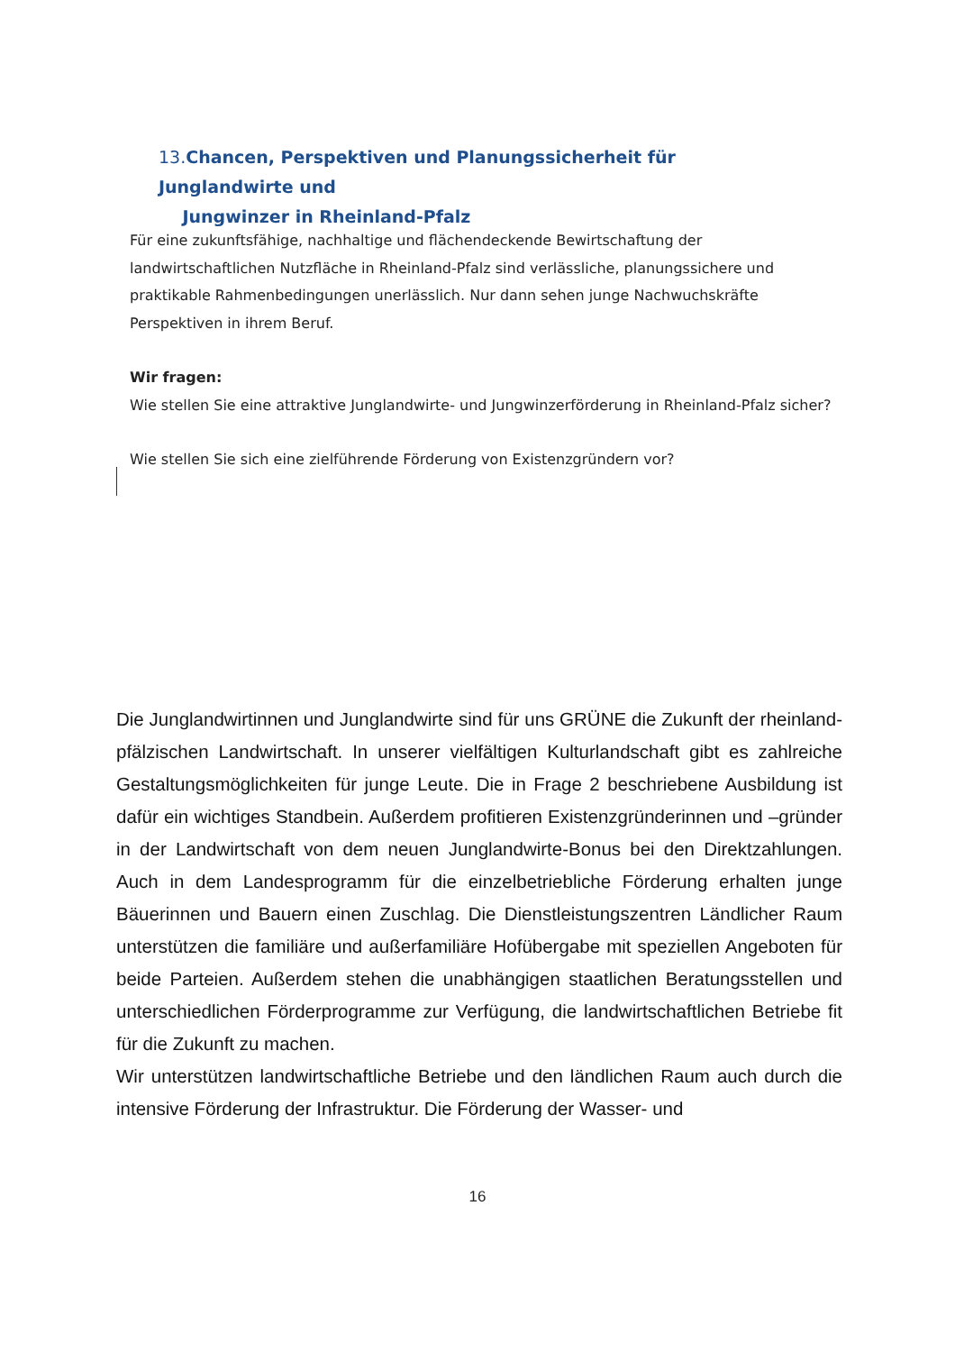13. Chancen, Perspektiven und Planungssicherheit für Junglandwirte und
Jungwinzer in Rheinland-Pfalz
Für eine zukunftsfähige, nachhaltige und flächendeckende Bewirtschaftung der landwirtschaftlichen Nutzfläche in Rheinland-Pfalz sind verlässliche, planungssichere und praktikable Rahmenbedingungen unerlässlich. Nur dann sehen junge Nachwuchskräfte Perspektiven in ihrem Beruf.
Wir fragen:
Wie stellen Sie eine attraktive Junglandwirte- und Jungwinzerförderung in Rheinland-Pfalz sicher?
Wie stellen Sie sich eine zielführende Förderung von Existenzgründern vor?
Die Junglandwirtinnen und Junglandwirte sind für uns GRÜNE die Zukunft der rheinland-pfälzischen Landwirtschaft. In unserer vielfältigen Kulturlandschaft gibt es zahlreiche Gestaltungsmöglichkeiten für junge Leute. Die in Frage 2 beschriebene Ausbildung ist dafür ein wichtiges Standbein. Außerdem profitieren Existenzgründerinnen und –gründer in der Landwirtschaft von dem neuen Junglandwirte-Bonus bei den Direktzahlungen. Auch in dem Landesprogramm für die einzelbetriebliche Förderung erhalten junge Bäuerinnen und Bauern einen Zuschlag. Die Dienstleistungszentren Ländlicher Raum unterstützen die familiäre und außerfamiliäre Hofübergabe mit speziellen Angeboten für beide Parteien. Außerdem stehen die unabhängigen staatlichen Beratungsstellen und unterschiedlichen Förderprogramme zur Verfügung, die landwirtschaftlichen Betriebe fit für die Zukunft zu machen.
Wir unterstützen landwirtschaftliche Betriebe und den ländlichen Raum auch durch die intensive Förderung der Infrastruktur. Die Förderung der Wasser- und
16